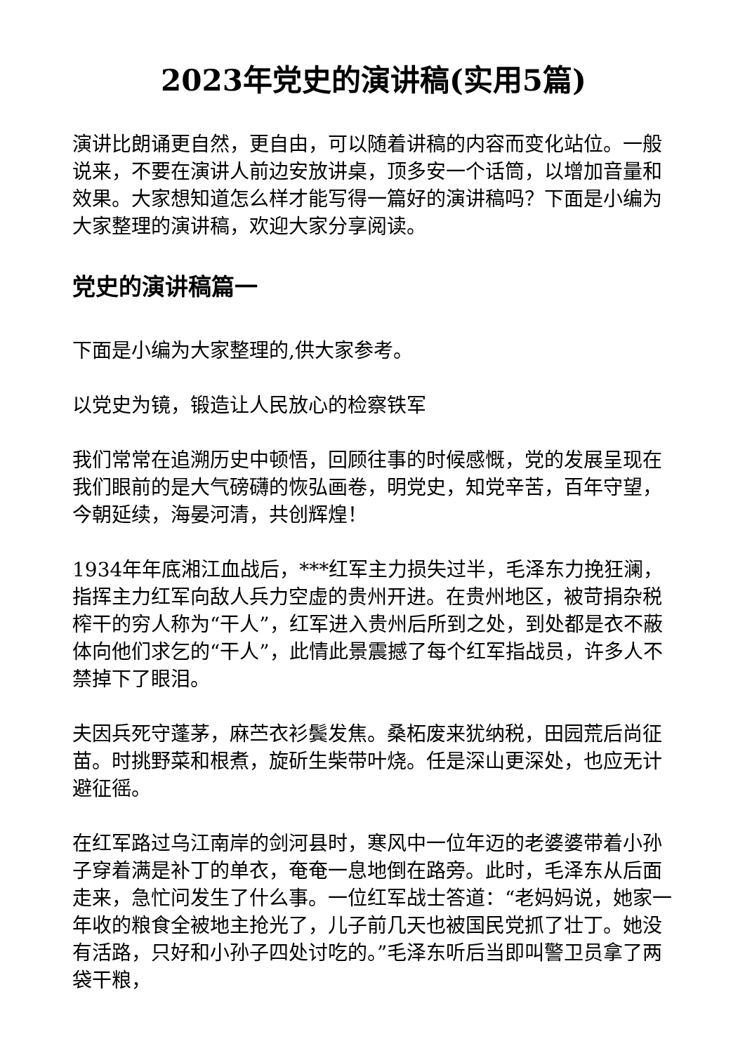2023年党史的演讲稿(实用5篇)
演讲比朗诵更自然，更自由，可以随着讲稿的内容而变化站位。一般说来，不要在演讲人前边安放讲桌，顶多安一个话筒，以增加音量和效果。大家想知道怎么样才能写得一篇好的演讲稿吗？下面是小编为大家整理的演讲稿，欢迎大家分享阅读。
党史的演讲稿篇一
下面是小编为大家整理的,供大家参考。
以党史为镜，锻造让人民放心的检察铁军
我们常常在追溯历史中顿悟，回顾往事的时候感慨，党的发展呈现在我们眼前的是大气磅礴的恢弘画卷，明党史，知党辛苦，百年守望，今朝延续，海晏河清，共创辉煌！
1934年年底湘江血战后，***红军主力损失过半，毛泽东力挽狂澜，指挥主力红军向敌人兵力空虚的贵州开进。在贵州地区，被苛捐杂税榨干的穷人称为“干人”，红军进入贵州后所到之处，到处都是衣不蔽体向他们求乞的“干人”，此情此景震撼了每个红军指战员，许多人不禁掉下了眼泪。
夫因兵死守蓬茅，麻苎衣衫鬓发焦。桑柘废来犹纳税，田园荒后尚征苗。时挑野菜和根煮，旋斫生柴带叶烧。任是深山更深处，也应无计避征徭。
在红军路过乌江南岸的剑河县时，寒风中一位年迈的老婆婆带着小孙子穿着满是补丁的单衣，奄奄一息地倒在路旁。此时，毛泽东从后面走来，急忙问发生了什么事。一位红军战士答道：“老妈妈说，她家一年收的粮食全被地主抢光了，儿子前几天也被国民党抓了壮丁。她没有活路，只好和小孙子四处讨吃的。”毛泽东听后当即叫警卫员拿了两袋干粮，